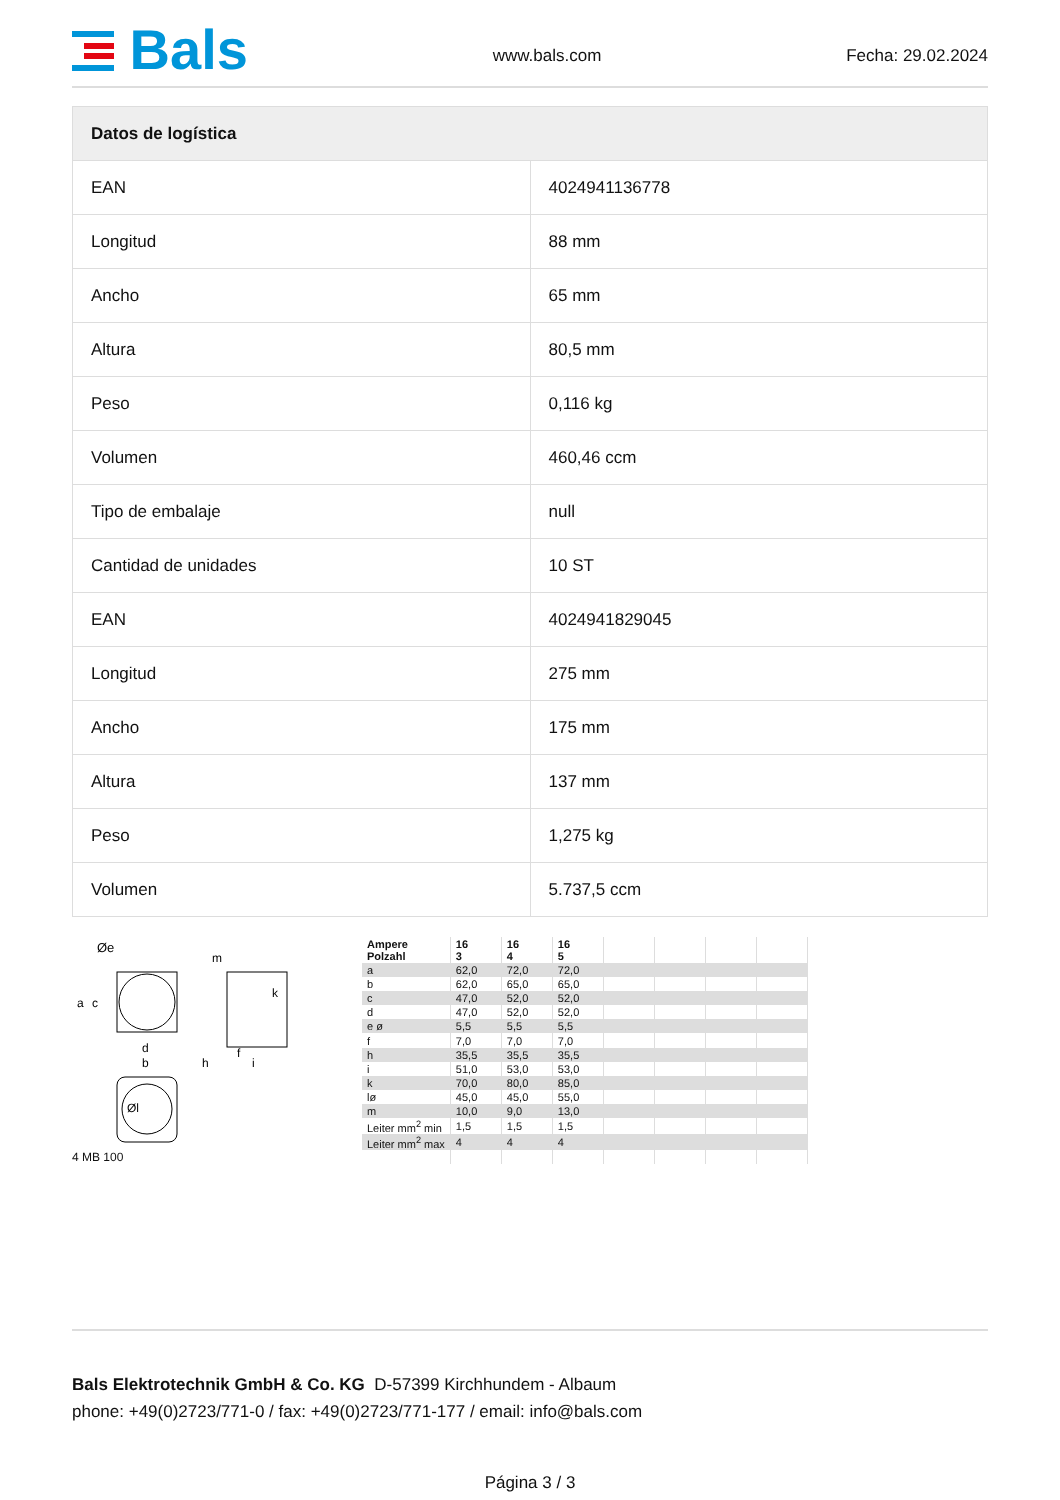Bals
www.bals.com Fecha: 29.02.2024
| Datos de logística | |
| --- | --- |
| EAN | 4024941136778 |
| Longitud | 88 mm |
| Ancho | 65 mm |
| Altura | 80,5 mm |
| Peso | 0,116 kg |
| Volumen | 460,46 ccm |
| Tipo de embalaje | null |
| Cantidad de unidades | 10 ST |
| EAN | 4024941829045 |
| Longitud | 275 mm |
| Ancho | 175 mm |
| Altura | 137 mm |
| Peso | 1,275 kg |
| Volumen | 5.737,5 ccm |
Øe
a
c
d
b
k
m
h
f
i
Øl
4 MB 100
| Ampere Polzahl | 16 3 | 16 4 | 16 5 | | | | |
| a | 62,0 | 72,0 | 72,0 | | | | |
| b | 62,0 | 65,0 | 65,0 | | | | |
| c | 47,0 | 52,0 | 52,0 | | | | |
| d | 47,0 | 52,0 | 52,0 | | | | |
| e ø | 5,5 | 5,5 | 5,5 | | | | |
| f | 7,0 | 7,0 | 7,0 | | | | |
| h | 35,5 | 35,5 | 35,5 | | | | |
| i | 51,0 | 53,0 | 53,0 | | | | |
| k | 70,0 | 80,0 | 85,0 | | | | |
| lø | 45,0 | 45,0 | 55,0 | | | | |
| m | 10,0 | 9,0 | 13,0 | | | | |
| Leiter mm<sup>2</sup> min | 1,5 | 1,5 | 1,5 | | | | |
| Leiter mm<sup>2</sup> max | 4 | 4 | 4 | | | | |
Bals Elektrotechnik GmbH & Co. KG D-57399 Kirchhundem - Albaum
phone: +49(0)2723/771-0 / fax: +49(0)2723/771-177 / email: info@bals.com
Página 3 / 3